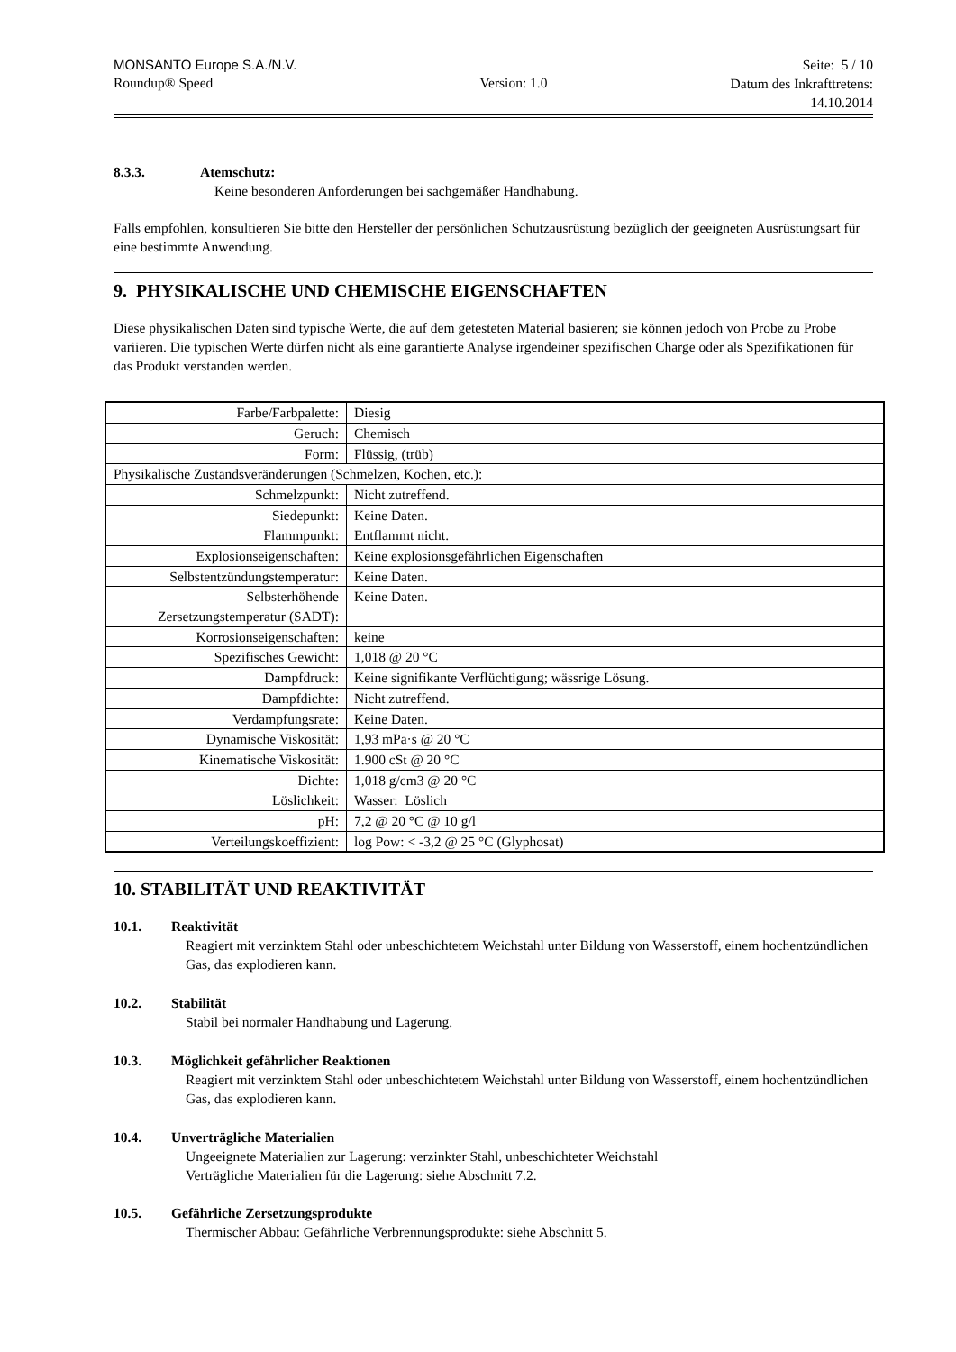MONSANTO Europe S.A./N.V.
Roundup® Speed
Version: 1.0
Seite: 5 / 10
Datum des Inkrafttretens:
14.10.2014
8.3.3. Atemschutz:
Keine besonderen Anforderungen bei sachgemäßer Handhabung.
Falls empfohlen, konsultieren Sie bitte den Hersteller der persönlichen Schutzausrüstung bezüglich der geeigneten Ausrüstungsart für eine bestimmte Anwendung.
9. PHYSIKALISCHE UND CHEMISCHE EIGENSCHAFTEN
Diese physikalischen Daten sind typische Werte, die auf dem getesteten Material basieren; sie können jedoch von Probe zu Probe variieren. Die typischen Werte dürfen nicht als eine garantierte Analyse irgendeiner spezifischen Charge oder als Spezifikationen für das Produkt verstanden werden.
| Farbe/Farbpalette: | Diesig |
| Geruch: | Chemisch |
| Form: | Flüssig, (trüb) |
| Physikalische Zustandsveränderungen (Schmelzen, Kochen, etc.): | |
| Schmelzpunkt: | Nicht zutreffend. |
| Siedepunkt: | Keine Daten. |
| Flammpunkt: | Entflammt nicht. |
| Explosionseigenschaften: | Keine explosionsgefährlichen Eigenschaften |
| Selbstentzündungstemperatur: | Keine Daten. |
| Selbsterhöhende Zersetzungstemperatur (SADT): | Keine Daten. |
| Korrosionseigenschaften: | keine |
| Spezifisches Gewicht: | 1,018 @ 20 °C |
| Dampfdruck: | Keine signifikante Verflüchtigung; wässrige Lösung. |
| Dampfdichte: | Nicht zutreffend. |
| Verdampfungsrate: | Keine Daten. |
| Dynamische Viskosität: | 1,93 mPa·s @ 20 °C |
| Kinematische Viskosität: | 1.900 cSt @ 20 °C |
| Dichte: | 1,018 g/cm3 @ 20 °C |
| Löslichkeit: | Wasser: Löslich |
| pH: | 7,2 @ 20 °C @ 10 g/l |
| Verteilungskoeffizient: | log Pow: < -3,2 @ 25 °C (Glyphosat) |
10. STABILITÄT UND REAKTIVITÄT
10.1. Reaktivität
Reagiert mit verzinktem Stahl oder unbeschichtetem Weichstahl unter Bildung von Wasserstoff, einem hochentzündlichen Gas, das explodieren kann.
10.2. Stabilität
Stabil bei normaler Handhabung und Lagerung.
10.3. Möglichkeit gefährlicher Reaktionen
Reagiert mit verzinktem Stahl oder unbeschichtetem Weichstahl unter Bildung von Wasserstoff, einem hochentzündlichen Gas, das explodieren kann.
10.4. Unverträgliche Materialien
Ungeeignete Materialien zur Lagerung: verzinkter Stahl, unbeschichteter Weichstahl
Verträgliche Materialien für die Lagerung: siehe Abschnitt 7.2.
10.5. Gefährliche Zersetzungsprodukte
Thermischer Abbau: Gefährliche Verbrennungsprodukte: siehe Abschnitt 5.